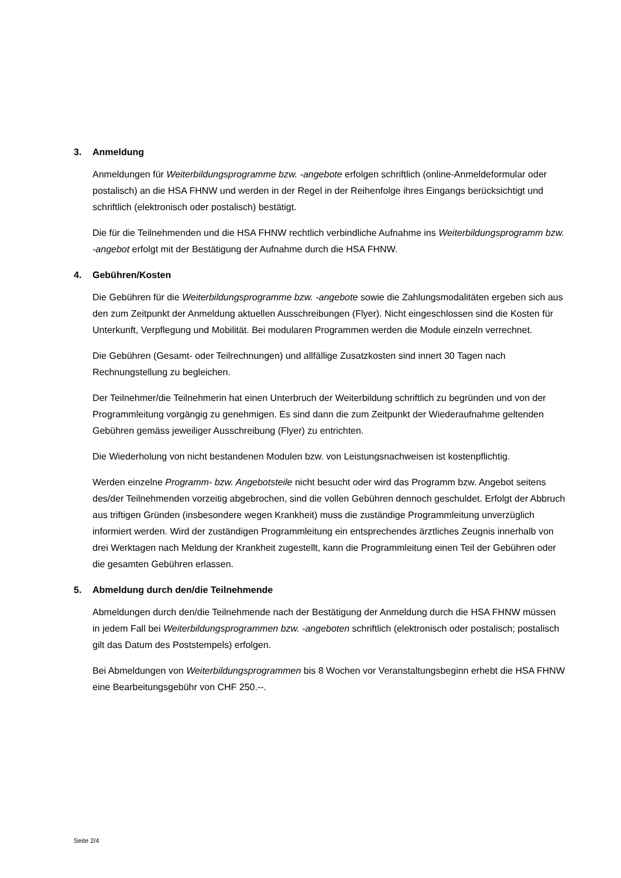3. Anmeldung
Anmeldungen für Weiterbildungsprogramme bzw. -angebote erfolgen schriftlich (online-Anmel­deformular oder postalisch) an die HSA FHNW und werden in der Regel in der Reihenfolge ihres Eingangs berücksichtigt und schriftlich (elektronisch oder postalisch) bestätigt.
Die für die Teilnehmenden und die HSA FHNW rechtlich verbindliche Aufnahme ins Weiterbil­dungsprogramm bzw. -angebot erfolgt mit der Bestätigung der Aufnahme durch die HSA FHNW.
4. Gebühren/Kosten
Die Gebühren für die Weiterbildungsprogramme bzw. -angebote sowie die Zahlungsmodalitäten ergeben sich aus den zum Zeitpunkt der Anmeldung aktuellen Ausschreibungen (Flyer). Nicht eingeschlossen sind die Kosten für Unterkunft, Verpflegung und Mobilität. Bei modularen Pro­grammen werden die Module einzeln verrechnet.
Die Gebühren (Gesamt- oder Teilrechnungen) und allfällige Zusatzkosten sind innert 30 Tagen nach Rechnungstellung zu begleichen.
Der Teilnehmer/die Teilnehmerin hat einen Unterbruch der Weiterbildung schriftlich zu begrün­den und von der Programmleitung vorgängig zu genehmigen. Es sind dann die zum Zeitpunkt der Wiederaufnahme geltenden Gebühren gemäss jeweiliger Ausschreibung (Flyer) zu entrich­ten.
Die Wiederholung von nicht bestandenen Modulen bzw. von Leistungsnachweisen ist kosten­pflichtig.
Werden einzelne Programm- bzw. Angebotsteile nicht besucht oder wird das Programm bzw. Angebot seitens des/der Teilnehmenden vorzeitig abgebrochen, sind die vollen Gebühren den­noch geschuldet. Erfolgt der Abbruch aus triftigen Gründen (insbesondere wegen Krankheit) muss die zuständige Programmleitung unverzüglich informiert werden. Wird der zuständigen Programmleitung ein entsprechendes ärztliches Zeugnis innerhalb von drei Werktagen nach Meldung der Krankheit zugestellt, kann die Programmleitung einen Teil der Gebühren oder die gesamten Gebühren erlassen.
5. Abmeldung durch den/die Teilnehmende
Abmeldungen durch den/die Teilnehmende nach der Bestätigung der Anmeldung durch die HSA FHNW müssen in jedem Fall bei Weiterbildungsprogrammen bzw. -angeboten schriftlich (elekt­ronisch oder postalisch; postalisch gilt das Datum des Poststempels) erfolgen.
Bei Abmeldungen von Weiterbildungsprogrammen bis 8 Wochen vor Veranstaltungsbeginn er­hebt die HSA FHNW eine Bearbeitungsgebühr von CHF 250.--.
Seite 2/4